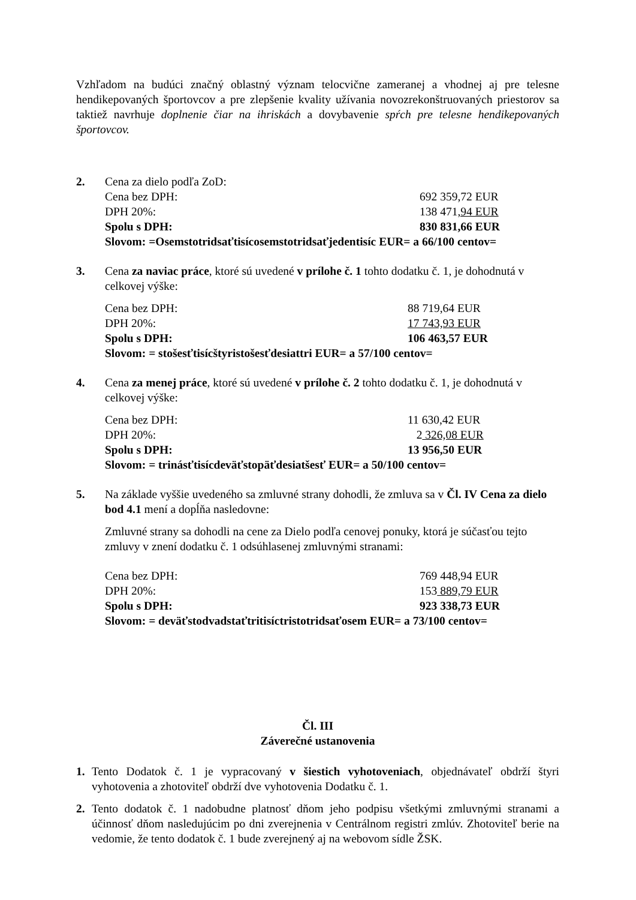Vzhľadom na budúci značný oblastný význam telocvične zameranej a vhodnej aj pre telesne hendikepovaných športovcov a pre zlepšenie kvality užívania novozrekonštruovaných priestorov sa taktiež navrhuje doplnenie čiar na ihriskách a dovybavenie spŕch pre telesne hendikepovaných športovcov.
2. Cena za dielo podľa ZoD:
Cena bez DPH: 692 359,72 EUR
DPH 20%: 138 471,94 EUR
Spolu s DPH: 830 831,66 EUR
Slovom: =Osemstotridsaťtisícosemstotridsaťjedentisíc EUR= a 66/100 centov=
3. Cena za naviac práce, ktoré sú uvedené v prílohe č. 1 tohto dodatku č. 1, je dohodnutá v celkovej výške:
Cena bez DPH: 88 719,64 EUR
DPH 20%: 17 743,93 EUR
Spolu s DPH: 106 463,57 EUR
Slovom: = stošesťtisícštyristošesťdesiattri EUR= a 57/100 centov=
4. Cena za menej práce, ktoré sú uvedené v prílohe č. 2 tohto dodatku č. 1, je dohodnutá v celkovej výške:
Cena bez DPH: 11 630,42 EUR
DPH 20%: 2 326,08 EUR
Spolu s DPH: 13 956,50 EUR
Slovom: = trinásťtisícdeväťstopäťdesiatšesť EUR= a 50/100 centov=
5. Na základe vyššie uvedeného sa zmluvné strany dohodli, že zmluva sa v Čl. IV Cena za dielo bod 4.1 mení a dopĺňa nasledovne:
Zmluvné strany sa dohodli na cene za Dielo podľa cenovej ponuky, ktorá je súčasťou tejto zmluvy v znení dodatku č. 1 odsúhlasenej zmluvnými stranami:
Cena bez DPH: 769 448,94 EUR
DPH 20%: 153 889,79 EUR
Spolu s DPH: 923 338,73 EUR
Slovom: = deväťstodvadstaťtritisíctristotridsaťosem EUR= a 73/100 centov=
Čl. III
Záverečné ustanovenia
1. Tento Dodatok č. 1 je vypracovaný v šiestich vyhotoveniach, objednávateľ obdrží štyri vyhotovenia a zhotoviteľ obdrží dve vyhotovenia Dodatku č. 1.
2. Tento dodatok č. 1 nadobudne platnosť dňom jeho podpisu všetkými zmluvnými stranami a účinnosť dňom nasledujúcim po dni zverejnenia v Centrálnom registri zmlúv. Zhotoviteľ berie na vedomie, že tento dodatok č. 1 bude zverejnený aj na webovom sídle ŽSK.